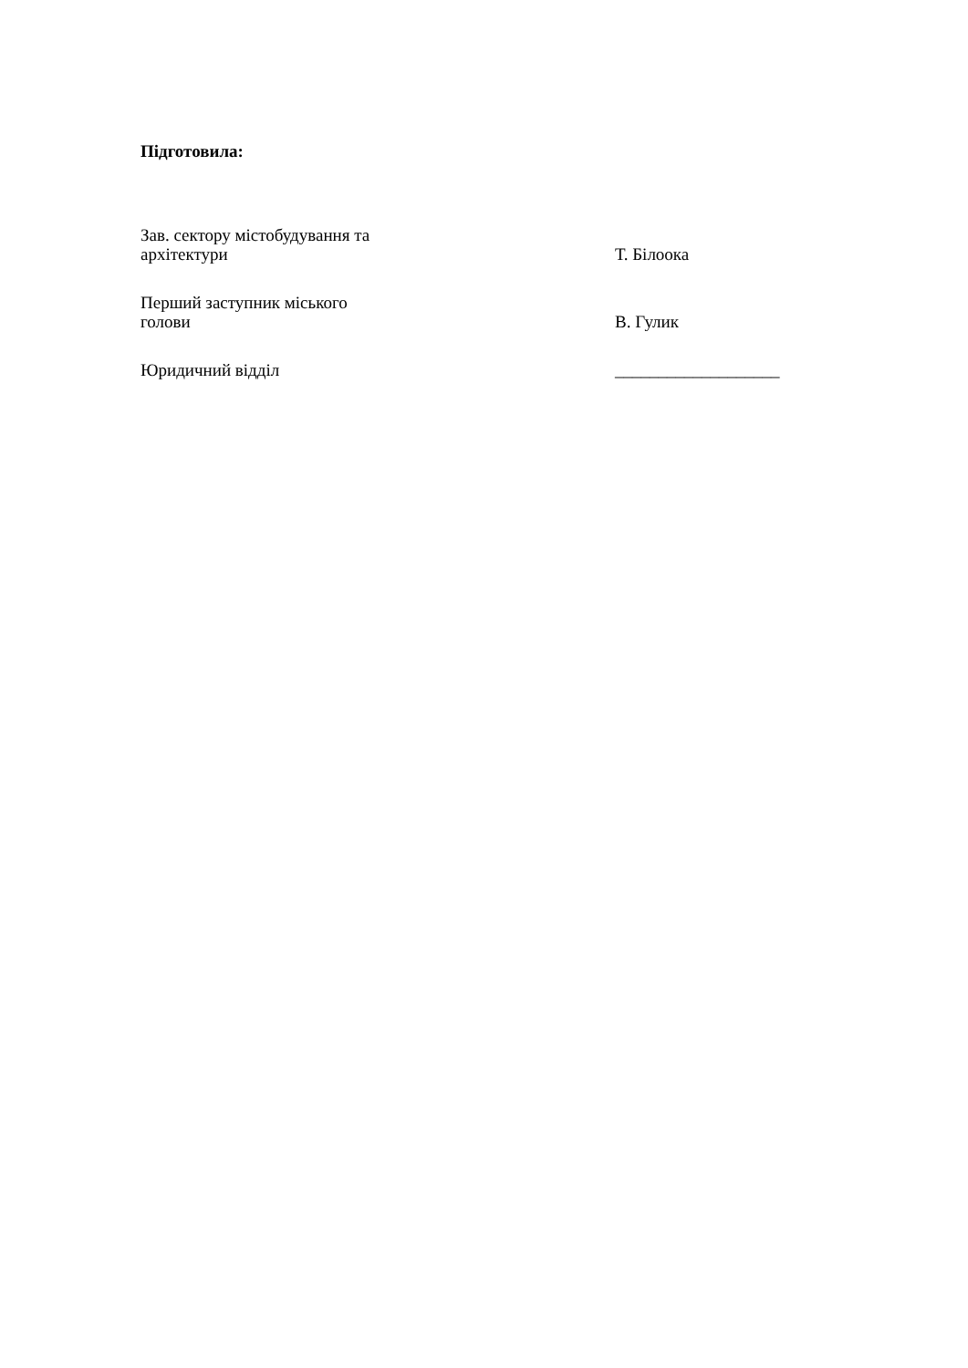Підготовила:
Зав. сектору містобудування та
архітектури
Т. Білоока
Перший заступник міського
голови
В. Гулик
Юридичний відділ ___________________